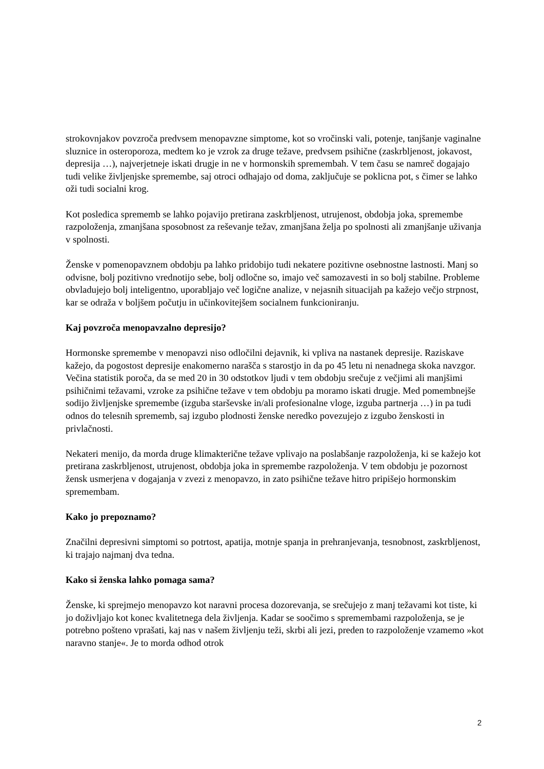strokovnjakov povzroča predvsem menopavzne simptome, kot so vročinski vali, potenje, tanjšanje vaginalne sluznice in osteroporoza, medtem ko je vzrok za druge težave, predvsem psihične (zaskrbljenost, jokavost, depresija …), najverjetneje iskati drugje in ne v hormonskih spremembah. V tem času se namreč dogajajo tudi velike življenjske spremembe, saj otroci odhajajo od doma, zaključuje se poklicna pot, s čimer se lahko oži tudi socialni krog.
Kot posledica sprememb se lahko pojavijo pretirana zaskrbljenost, utrujenost, obdobja joka, spremembe razpoloženja, zmanjšana sposobnost za reševanje težav, zmanjšana želja po spolnosti ali zmanjšanje uživanja v spolnosti.
Ženske v pomenopavznem obdobju pa lahko pridobijo tudi nekatere pozitivne osebnostne lastnosti. Manj so odvisne, bolj pozitivno vrednotijo sebe, bolj odločne so, imajo več samozavesti in so bolj stabilne. Probleme obvladujejo bolj inteligentno, uporabljajo več logične analize, v nejasnih situacijah pa kažejo večjo strpnost, kar se odraža v boljšem počutju in učinkovitejšem socialnem funkcioniranju.
Kaj povzroča menopavzalno depresijo?
Hormonske spremembe v menopavzi niso odločilni dejavnik, ki vpliva na nastanek depresije. Raziskave kažejo, da pogostost depresije enakomerno narašča s starostjo in da po 45 letu ni nenadnega skoka navzgor. Večina statistik poroča, da se med 20 in 30 odstotkov ljudi v tem obdobju srečuje z večjimi ali manjšimi psihičnimi težavami, vzroke za psihične težave v tem obdobju pa moramo iskati drugje. Med pomembnejše sodijo življenjske spremembe (izguba starševske in/ali profesionalne vloge, izguba partnerja …) in pa tudi odnos do telesnih sprememb, saj izgubo plodnosti ženske neredko povezujejo z izgubo ženskosti in privlačnosti.
Nekateri menijo, da morda druge klimakterične težave vplivajo na poslabšanje razpoloženja, ki se kažejo kot pretirana zaskrbljenost, utrujenost, obdobja joka in spremembe razpoloženja. V tem obdobju je pozornost žensk usmerjena v dogajanja v zvezi z menopavzo, in zato psihične težave hitro pripišejo hormonskim spremembam.
Kako jo prepoznamo?
Značilni depresivni simptomi so potrtost, apatija, motnje spanja in prehranjevanja, tesnobnost, zaskrbljenost, ki trajajo najmanj dva tedna.
Kako si ženska lahko pomaga sama?
Ženske, ki sprejmejo menopavzo kot naravni procesa dozorevanja, se srečujejo z manj težavami kot tiste, ki jo doživljajo kot konec kvalitetnega dela življenja. Kadar se soočimo s spremembami razpoloženja, se je potrebno pošteno vprašati, kaj nas v našem življenju teži, skrbi ali jezi, preden to razpoloženje vzamemo »kot naravno stanje«. Je to morda odhod otrok
2